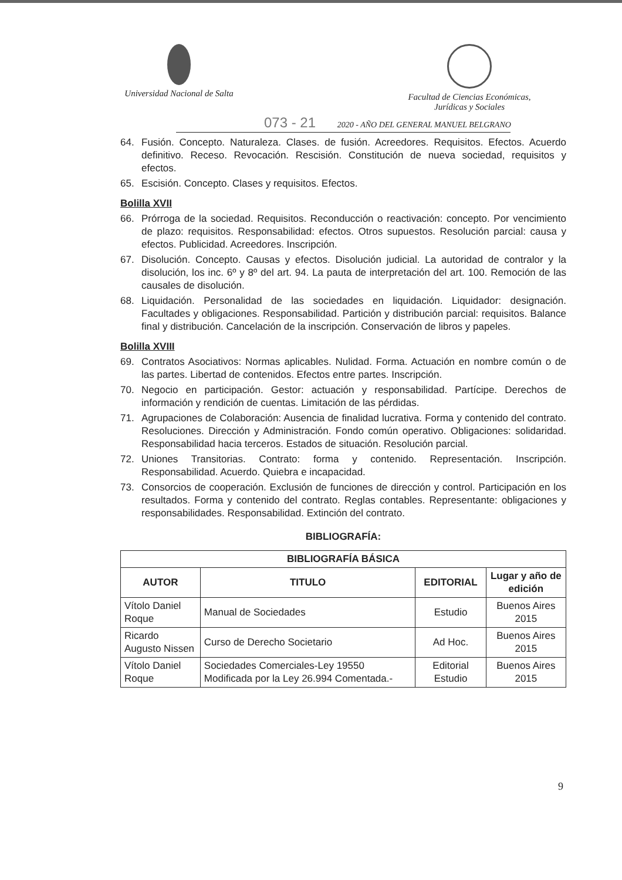Universidad Nacional de Salta
Facultad de Ciencias Económicas,
Jurídicas y Sociales
073 - 21 2020 - AÑO DEL GENERAL MANUEL BELGRANO
64. Fusión. Concepto. Naturaleza. Clases. de fusión. Acreedores. Requisitos. Efectos. Acuerdo definitivo. Receso. Revocación. Rescisión. Constitución de nueva sociedad, requisitos y efectos.
65. Escisión. Concepto. Clases y requisitos. Efectos.
Bolilla XVII
66. Prórroga de la sociedad. Requisitos. Reconducción o reactivación: concepto. Por vencimiento de plazo: requisitos. Responsabilidad: efectos. Otros supuestos. Resolución parcial: causa y efectos. Publicidad. Acreedores. Inscripción.
67. Disolución. Concepto. Causas y efectos. Disolución judicial. La autoridad de contralor y la disolución, los inc. 6º y 8º del art. 94. La pauta de interpretación del art. 100. Remoción de las causales de disolución.
68. Liquidación. Personalidad de las sociedades en liquidación. Liquidador: designación. Facultades y obligaciones. Responsabilidad. Partición y distribución parcial: requisitos. Balance final y distribución. Cancelación de la inscripción. Conservación de libros y papeles.
Bolilla XVIII
69. Contratos Asociativos: Normas aplicables. Nulidad. Forma. Actuación en nombre común o de las partes. Libertad de contenidos. Efectos entre partes. Inscripción.
70. Negocio en participación. Gestor: actuación y responsabilidad. Partícipe. Derechos de información y rendición de cuentas. Limitación de las pérdidas.
71. Agrupaciones de Colaboración: Ausencia de finalidad lucrativa. Forma y contenido del contrato. Resoluciones. Dirección y Administración. Fondo común operativo. Obligaciones: solidaridad. Responsabilidad hacia terceros. Estados de situación. Resolución parcial.
72. Uniones Transitorias. Contrato: forma y contenido. Representación. Inscripción. Responsabilidad. Acuerdo. Quiebra e incapacidad.
73. Consorcios de cooperación. Exclusión de funciones de dirección y control. Participación en los resultados. Forma y contenido del contrato. Reglas contables. Representante: obligaciones y responsabilidades. Responsabilidad. Extinción del contrato.
BIBLIOGRAFÍA:
| BIBLIOGRAFÍA BÁSICA | | | |
| --- | --- | --- | --- |
| AUTOR | TITULO | EDITORIAL | Lugar y año de edición |
| Vítolo Daniel Roque | Manual de Sociedades | Estudio | Buenos Aires 2015 |
| Ricardo Augusto Nissen | Curso de Derecho Societario | Ad Hoc. | Buenos Aires 2015 |
| Vítolo Daniel Roque | Sociedades Comerciales-Ley 19550 Modificada por la Ley 26.994 Comentada.- | Editorial Estudio | Buenos Aires 2015 |
9